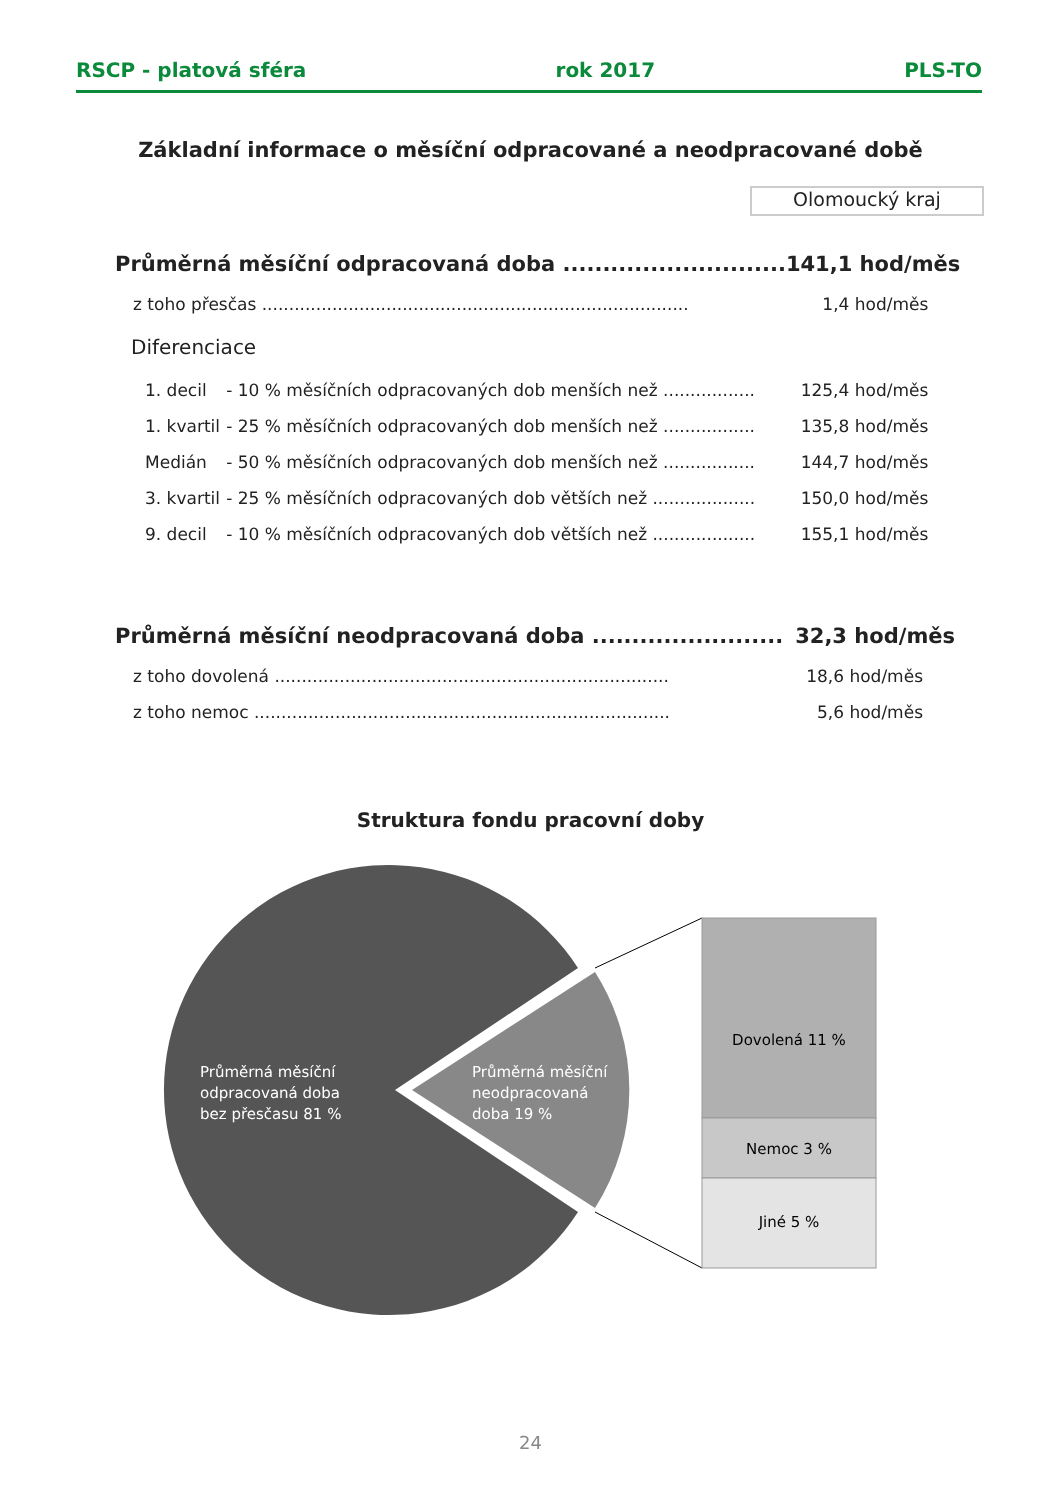RSCP - platová sféra rok 2017 PLS-TO
Základní informace o měsíční odpracované a neodpracované době
Olomoucký kraj
| Průměrná měsíční odpracovaná doba ............................ | | | 141,1 hod/měs |
| z toho přesčas ............................................................................... | | | 1,4 hod/měs |
| Diferenciace | | | |
| 1. decil | - 10 % měsíčních odpracovaných dob menších než ................. | | 125,4 hod/měs |
| 1. kvartil | - 25 % měsíčních odpracovaných dob menších než ................. | | 135,8 hod/měs |
| Medián | - 50 % měsíčních odpracovaných dob menších než ................. | | 144,7 hod/měs |
| 3. kvartil | - 25 % měsíčních odpracovaných dob větších než ................... | | 150,0 hod/měs |
| 9. decil | - 10 % měsíčních odpracovaných dob větších než ................... | | 155,1 hod/měs |
| Průměrná měsíční neodpracovaná doba ........................ | 32,3 hod/měs |
| z toho dovolená ......................................................................... | 18,6 hod/měs |
| z toho nemoc ............................................................................. | 5,6 hod/měs |
Struktura fondu pracovní doby
Průměrná měsíční
odpracovaná doba
bez přesčasu 81 %
Průměrná měsíční
neodpracovaná
doba 19 %
Dovolená 11 %
Nemoc 3 %
Jiné 5 %
24